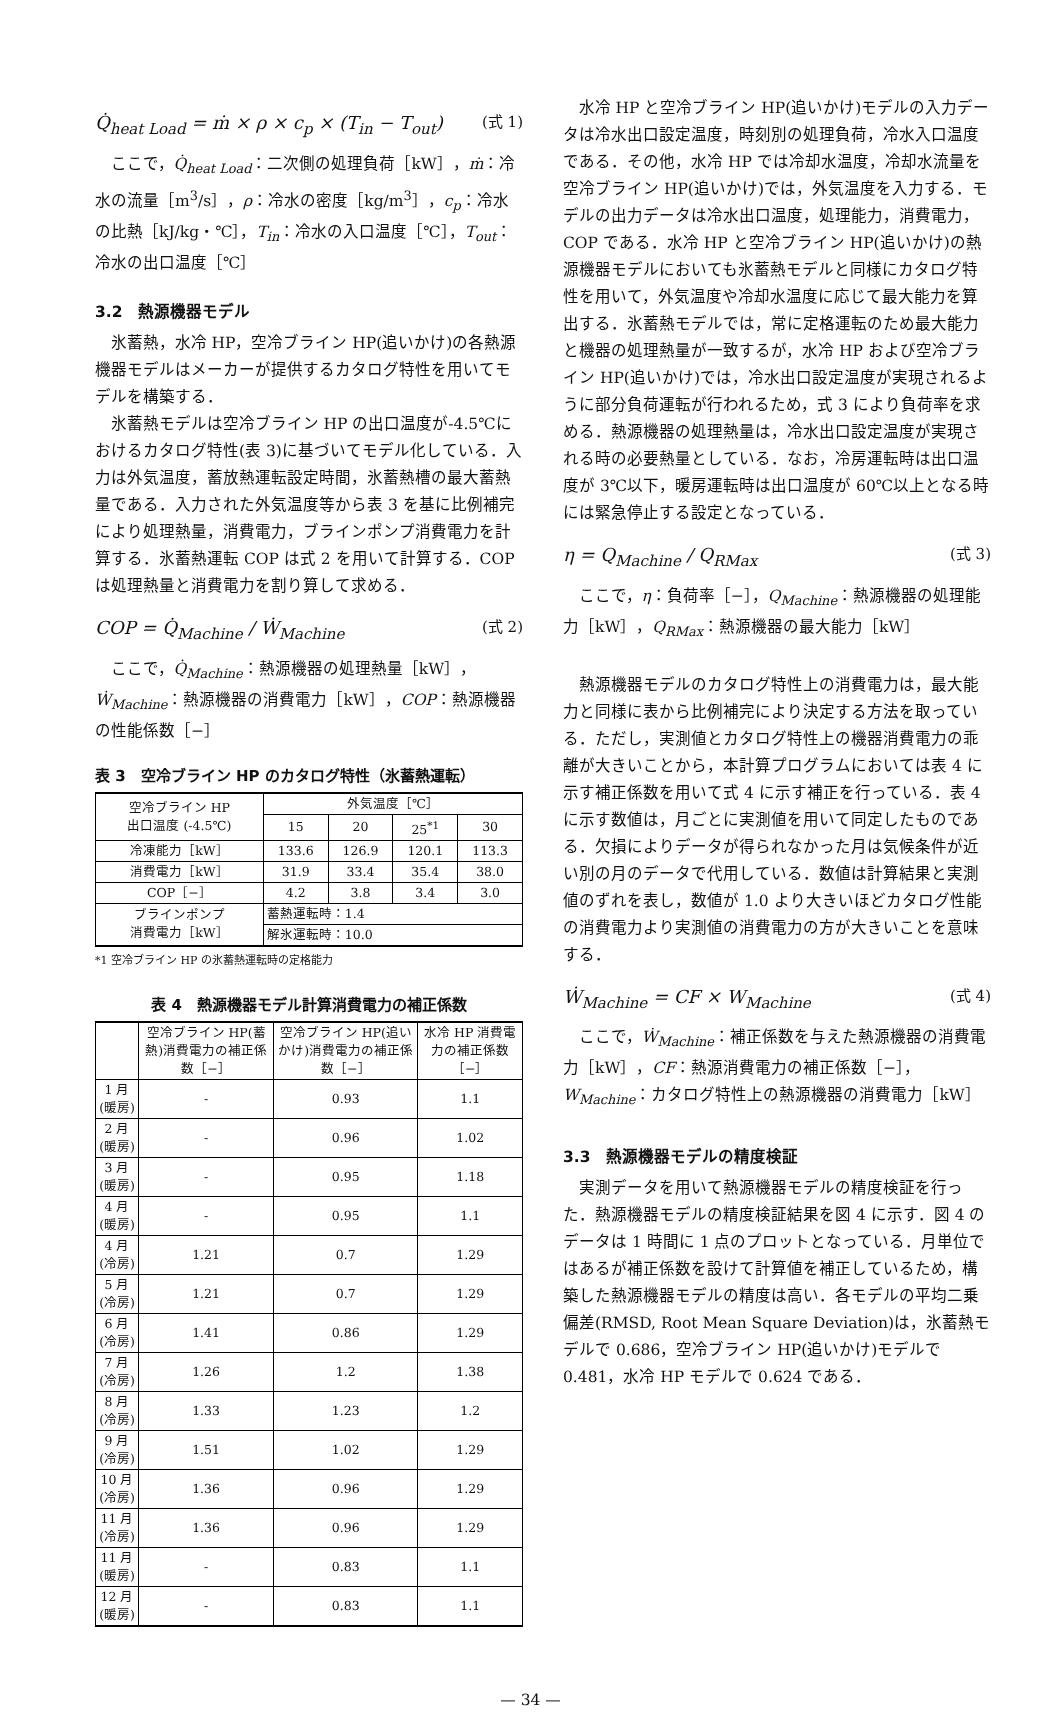Q̇<sub>heat Load</sub> = ṁ × ρ × c<sub>p</sub> × (T<sub>in</sub> − T<sub>out</sub>) (式 1)
ここで，Q̇<sub>heat Load</sub>：二次側の処理負荷［kW］，ṁ：冷水の流量［m<sup>3</sup>/s］，ρ：冷水の密度［kg/m<sup>3</sup>］，c<sub>p</sub>：冷水の比熱［kJ/kg・℃］，T<sub>in</sub>：冷水の入口温度［℃］，T<sub>out</sub>：冷水の出口温度［℃］
3.2　熱源機器モデル
氷蓄熱，水冷 HP，空冷ブライン HP(追いかけ)の各熱源機器モデルはメーカーが提供するカタログ特性を用いてモデルを構築する．
氷蓄熱モデルは空冷ブライン HP の出口温度が-4.5℃におけるカタログ特性(表 3)に基づいてモデル化している．入力は外気温度，蓄放熱運転設定時間，氷蓄熱槽の最大蓄熱量である．入力された外気温度等から表 3 を基に比例補完により処理熱量，消費電力，ブラインポンプ消費電力を計算する．氷蓄熱運転 COP は式 2 を用いて計算する．COP は処理熱量と消費電力を割り算して求める．
COP = Q̇<sub>Machine</sub> / Ẇ<sub>Machine</sub> (式 2)
ここで，Q̇<sub>Machine</sub>：熱源機器の処理熱量［kW］，Ẇ<sub>Machine</sub>：熱源機器の消費電力［kW］，COP：熱源機器の性能係数［−］
表 3　空冷ブライン HP のカタログ特性（氷蓄熱運転）
| 空冷ブライン HP 出口温度 (-4.5℃) | 外気温度［℃］ | | | |
| | 15 | 20 | 25<sup>*1</sup> | 30 |
| 冷凍能力［kW］ | 133.6 | 126.9 | 120.1 | 113.3 |
| 消費電力［kW］ | 31.9 | 33.4 | 35.4 | 38.0 |
| COP［−］ | 4.2 | 3.8 | 3.4 | 3.0 |
| ブラインポンプ 消費電力［kW］ | 蓄熱運転時：1.4 | | | |
| | 解氷運転時：10.0 | | | |
*1 空冷ブライン HP の氷蓄熱運転時の定格能力
表 4　熱源機器モデル計算消費電力の補正係数
| | 空冷ブライン HP(蓄熱)消費電力の補正係数［−］ | 空冷ブライン HP(追いかけ)消費電力の補正係数［−］ | 水冷 HP 消費電力の補正係数［−］ |
| --- | --- | --- | --- |
| 1 月(暖房) | - | 0.93 | 1.1 |
| 2 月(暖房) | - | 0.96 | 1.02 |
| 3 月(暖房) | - | 0.95 | 1.18 |
| 4 月(暖房) | - | 0.95 | 1.1 |
| 4 月(冷房) | 1.21 | 0.7 | 1.29 |
| 5 月(冷房) | 1.21 | 0.7 | 1.29 |
| 6 月(冷房) | 1.41 | 0.86 | 1.29 |
| 7 月(冷房) | 1.26 | 1.2 | 1.38 |
| 8 月(冷房) | 1.33 | 1.23 | 1.2 |
| 9 月(冷房) | 1.51 | 1.02 | 1.29 |
| 10 月(冷房) | 1.36 | 0.96 | 1.29 |
| 11 月(冷房) | 1.36 | 0.96 | 1.29 |
| 11 月(暖房) | - | 0.83 | 1.1 |
| 12 月(暖房) | - | 0.83 | 1.1 |
水冷 HP と空冷ブライン HP(追いかけ)モデルの入力データは冷水出口設定温度，時刻別の処理負荷，冷水入口温度である．その他，水冷 HP では冷却水温度，冷却水流量を空冷ブライン HP(追いかけ)では，外気温度を入力する．モデルの出力データは冷水出口温度，処理能力，消費電力，COP である．水冷 HP と空冷ブライン HP(追いかけ)の熱源機器モデルにおいても氷蓄熱モデルと同様にカタログ特性を用いて，外気温度や冷却水温度に応じて最大能力を算出する．氷蓄熱モデルでは，常に定格運転のため最大能力と機器の処理熱量が一致するが，水冷 HP および空冷ブライン HP(追いかけ)では，冷水出口設定温度が実現されるように部分負荷運転が行われるため，式 3 により負荷率を求める．熱源機器の処理熱量は，冷水出口設定温度が実現される時の必要熱量としている．なお，冷房運転時は出口温度が 3℃以下，暖房運転時は出口温度が 60℃以上となる時には緊急停止する設定となっている．
η = Q<sub>Machine</sub> / Q<sub>RMax</sub> (式 3)
ここで，η：負荷率［−］，Q<sub>Machine</sub>：熱源機器の処理能力［kW］，Q<sub>RMax</sub>：熱源機器の最大能力［kW］
熱源機器モデルのカタログ特性上の消費電力は，最大能力と同様に表から比例補完により決定する方法を取っている．ただし，実測値とカタログ特性上の機器消費電力の乖離が大きいことから，本計算プログラムにおいては表 4 に示す補正係数を用いて式 4 に示す補正を行っている．表 4 に示す数値は，月ごとに実測値を用いて同定したものである．欠損によりデータが得られなかった月は気候条件が近い別の月のデータで代用している．数値は計算結果と実測値のずれを表し，数値が 1.0 より大きいほどカタログ性能の消費電力より実測値の消費電力の方が大きいことを意味する．
Ẇ<sub>Machine</sub> = CF × W<sub>Machine</sub> (式 4)
ここで，Ẇ<sub>Machine</sub>：補正係数を与えた熱源機器の消費電力［kW］，CF：熱源消費電力の補正係数［−］，W<sub>Machine</sub>：カタログ特性上の熱源機器の消費電力［kW］
3.3　熱源機器モデルの精度検証
実測データを用いて熱源機器モデルの精度検証を行った．熱源機器モデルの精度検証結果を図 4 に示す．図 4 のデータは 1 時間に 1 点のプロットとなっている．月単位ではあるが補正係数を設けて計算値を補正しているため，構築した熱源機器モデルの精度は高い．各モデルの平均二乗偏差(RMSD, Root Mean Square Deviation)は，氷蓄熱モデルで 0.686，空冷ブライン HP(追いかけ)モデルで 0.481，水冷 HP モデルで 0.624 である．
— 34 —